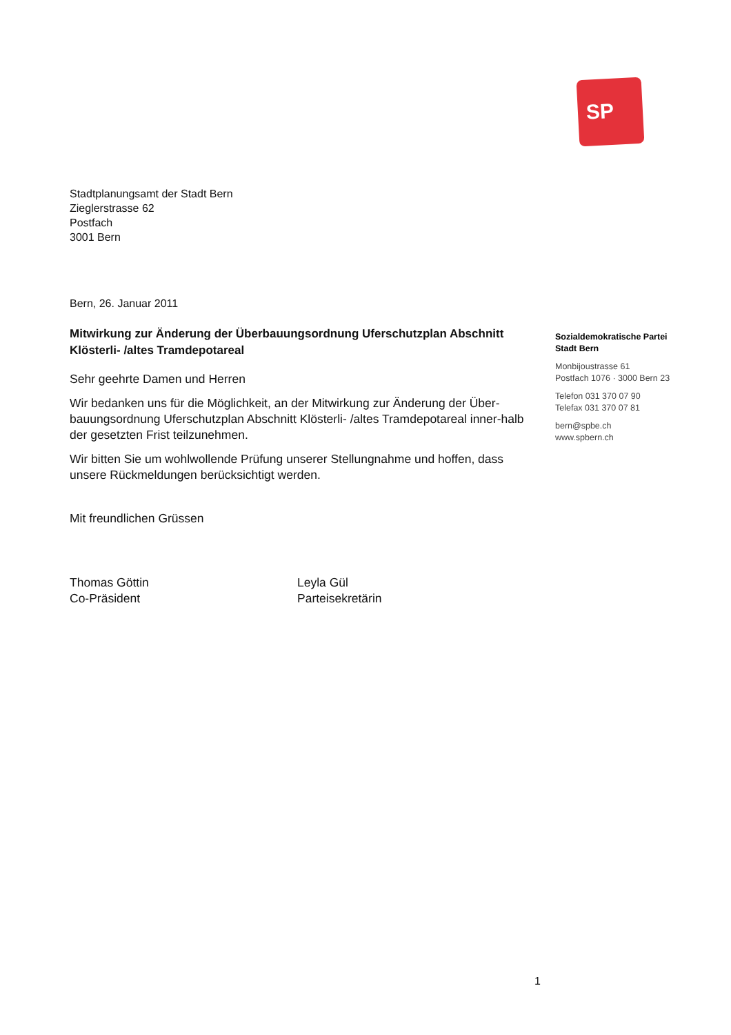SP
Stadtplanungsamt der Stadt Bern
Zieglerstrasse 62
Postfach
3001 Bern
Bern, 26. Januar 2011
Mitwirkung zur Änderung der Überbauungsordnung Uferschutzplan Abschnitt Klösterli- /altes Tramdepotareal
Sehr geehrte Damen und Herren
Wir bedanken uns für die Möglichkeit, an der Mitwirkung zur Änderung der Über-bauungsordnung Uferschutzplan Abschnitt Klösterli- /altes Tramdepotareal inner-halb der gesetzten Frist teilzunehmen.
Wir bitten Sie um wohlwollende Prüfung unserer Stellungnahme und hoffen, dass unsere Rückmeldungen berücksichtigt werden.
Mit freundlichen Grüssen
Thomas Göttin
Co-Präsident
Leyla Gül
Parteisekretärin
Sozialdemokratische Partei
Stadt Bern
Monbijoustrasse 61
Postfach 1076 · 3000 Bern 23
Telefon 031 370 07 90
Telefax 031 370 07 81
bern@spbe.ch
www.spbern.ch
1